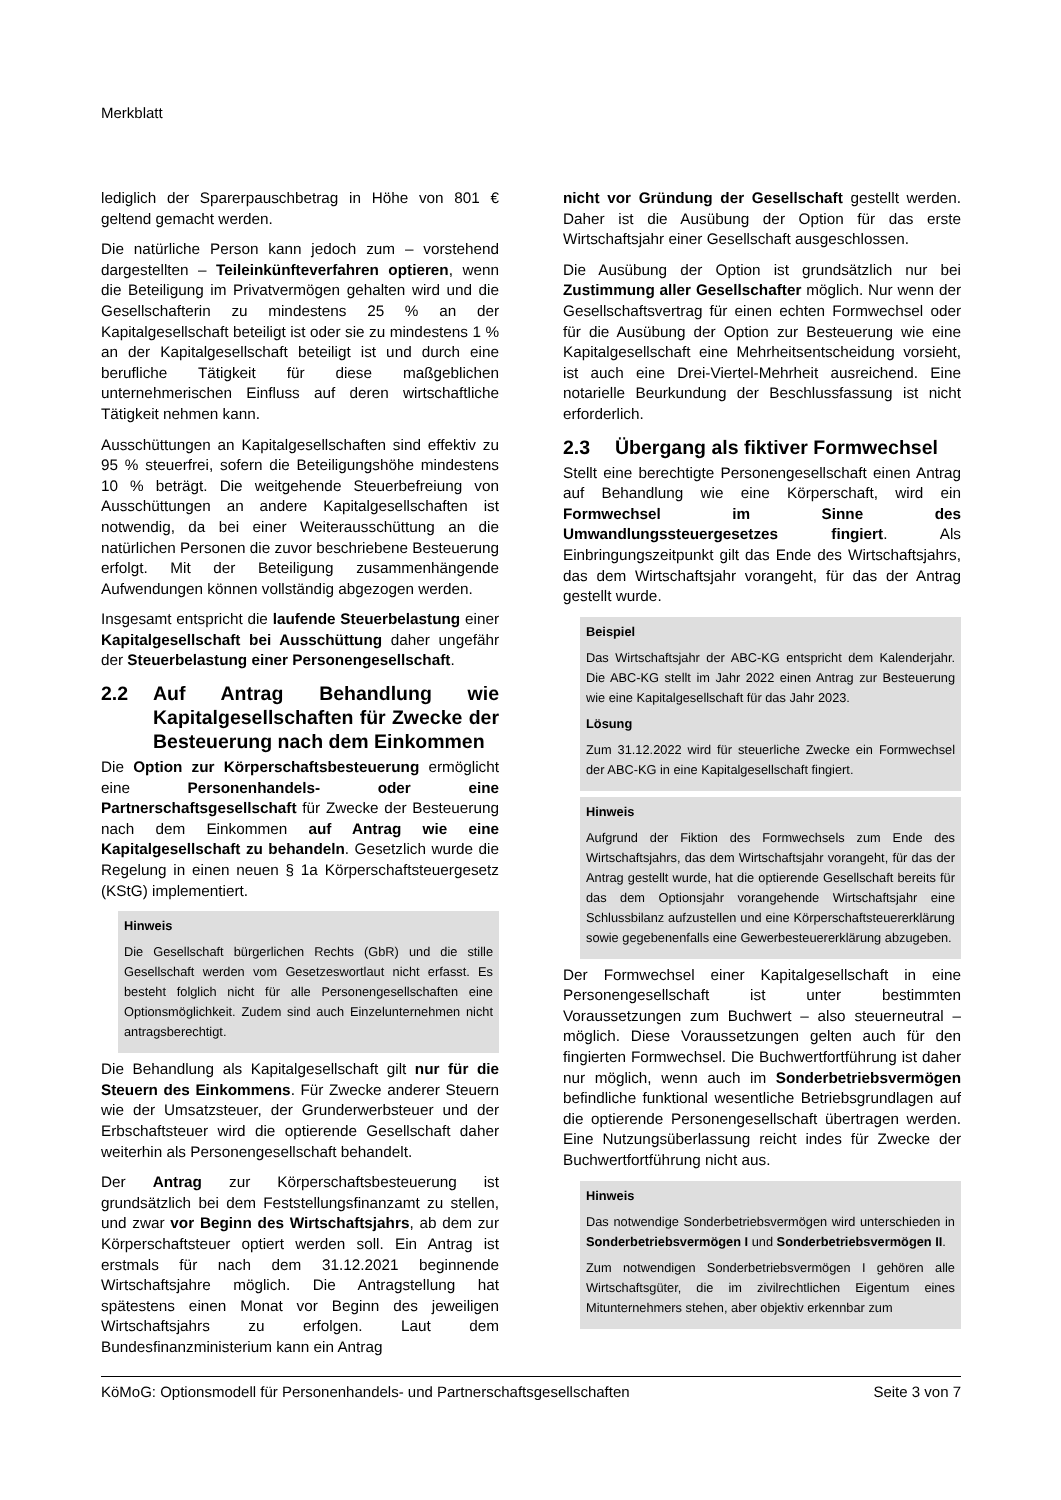Merkblatt
lediglich der Sparerpauschbetrag in Höhe von 801 € geltend gemacht werden.
Die natürliche Person kann jedoch zum – vorstehend dargestellten – Teileinkünfteverfahren optieren, wenn die Beteiligung im Privatvermögen gehalten wird und die Gesellschafterin zu mindestens 25 % an der Kapitalgesellschaft beteiligt ist oder sie zu mindestens 1 % an der Kapitalgesellschaft beteiligt ist und durch eine berufliche Tätigkeit für diese maßgeblichen unternehmerischen Einfluss auf deren wirtschaftliche Tätigkeit nehmen kann.
Ausschüttungen an Kapitalgesellschaften sind effektiv zu 95 % steuerfrei, sofern die Beteiligungshöhe mindestens 10 % beträgt. Die weitgehende Steuerbefreiung von Ausschüttungen an andere Kapitalgesellschaften ist notwendig, da bei einer Weiterausschüttung an die natürlichen Personen die zuvor beschriebene Besteuerung erfolgt. Mit der Beteiligung zusammenhängende Aufwendungen können vollständig abgezogen werden.
Insgesamt entspricht die laufende Steuerbelastung einer Kapitalgesellschaft bei Ausschüttung daher ungefähr der Steuerbelastung einer Personengesellschaft.
2.2 Auf Antrag Behandlung wie Kapitalgesellschaften für Zwecke der Besteuerung nach dem Einkommen
Die Option zur Körperschaftsbesteuerung ermöglicht eine Personenhandels- oder eine Partnerschaftsgesellschaft für Zwecke der Besteuerung nach dem Einkommen auf Antrag wie eine Kapitalgesellschaft zu behandeln. Gesetzlich wurde die Regelung in einen neuen § 1a Körperschaftsteuergesetz (KStG) implementiert.
Hinweis
Die Gesellschaft bürgerlichen Rechts (GbR) und die stille Gesellschaft werden vom Gesetzeswortlaut nicht erfasst. Es besteht folglich nicht für alle Personengesellschaften eine Optionsmöglichkeit. Zudem sind auch Einzelunternehmen nicht antragsberechtigt.
Die Behandlung als Kapitalgesellschaft gilt nur für die Steuern des Einkommens. Für Zwecke anderer Steuern wie der Umsatzsteuer, der Grunderwerbsteuer und der Erbschaftsteuer wird die optierende Gesellschaft daher weiterhin als Personengesellschaft behandelt.
Der Antrag zur Körperschaftsbesteuerung ist grundsätzlich bei dem Feststellungsfinanzamt zu stellen, und zwar vor Beginn des Wirtschaftsjahrs, ab dem zur Körperschaftsteuer optiert werden soll. Ein Antrag ist erstmals für nach dem 31.12.2021 beginnende Wirtschaftsjahre möglich. Die Antragstellung hat spätestens einen Monat vor Beginn des jeweiligen Wirtschaftsjahrs zu erfolgen. Laut dem Bundesfinanzministerium kann ein Antrag
nicht vor Gründung der Gesellschaft gestellt werden. Daher ist die Ausübung der Option für das erste Wirtschaftsjahr einer Gesellschaft ausgeschlossen.
Die Ausübung der Option ist grundsätzlich nur bei Zustimmung aller Gesellschafter möglich. Nur wenn der Gesellschaftsvertrag für einen echten Formwechsel oder für die Ausübung der Option zur Besteuerung wie eine Kapitalgesellschaft eine Mehrheitsentscheidung vorsieht, ist auch eine Drei-Viertel-Mehrheit ausreichend. Eine notarielle Beurkundung der Beschlussfassung ist nicht erforderlich.
2.3 Übergang als fiktiver Formwechsel
Stellt eine berechtigte Personengesellschaft einen Antrag auf Behandlung wie eine Körperschaft, wird ein Formwechsel im Sinne des Umwandlungssteuergesetzes fingiert. Als Einbringungszeitpunkt gilt das Ende des Wirtschaftsjahrs, das dem Wirtschaftsjahr vorangeht, für das der Antrag gestellt wurde.
Beispiel
Das Wirtschaftsjahr der ABC-KG entspricht dem Kalenderjahr. Die ABC-KG stellt im Jahr 2022 einen Antrag zur Besteuerung wie eine Kapitalgesellschaft für das Jahr 2023.
Lösung
Zum 31.12.2022 wird für steuerliche Zwecke ein Formwechsel der ABC-KG in eine Kapitalgesellschaft fingiert.
Hinweis
Aufgrund der Fiktion des Formwechsels zum Ende des Wirtschaftsjahrs, das dem Wirtschaftsjahr vorangeht, für das der Antrag gestellt wurde, hat die optierende Gesellschaft bereits für das dem Optionsjahr vorangehende Wirtschaftsjahr eine Schlussbilanz aufzustellen und eine Körperschaftsteuererklärung sowie gegebenenfalls eine Gewerbesteuererklärung abzugeben.
Der Formwechsel einer Kapitalgesellschaft in eine Personengesellschaft ist unter bestimmten Voraussetzungen zum Buchwert – also steuerneutral – möglich. Diese Voraussetzungen gelten auch für den fingierten Formwechsel. Die Buchwertfortführung ist daher nur möglich, wenn auch im Sonderbetriebsvermögen befindliche funktional wesentliche Betriebsgrundlagen auf die optierende Personengesellschaft übertragen werden. Eine Nutzungsüberlassung reicht indes für Zwecke der Buchwertfortführung nicht aus.
Hinweis
Das notwendige Sonderbetriebsvermögen wird unterschieden in Sonderbetriebsvermögen I und Sonderbetriebsvermögen II.
Zum notwendigen Sonderbetriebsvermögen I gehören alle Wirtschaftsgüter, die im zivilrechtlichen Eigentum eines Mitunternehmers stehen, aber objektiv erkennbar zum
KöMoG: Optionsmodell für Personenhandels- und Partnerschaftsgesellschaften Seite 3 von 7